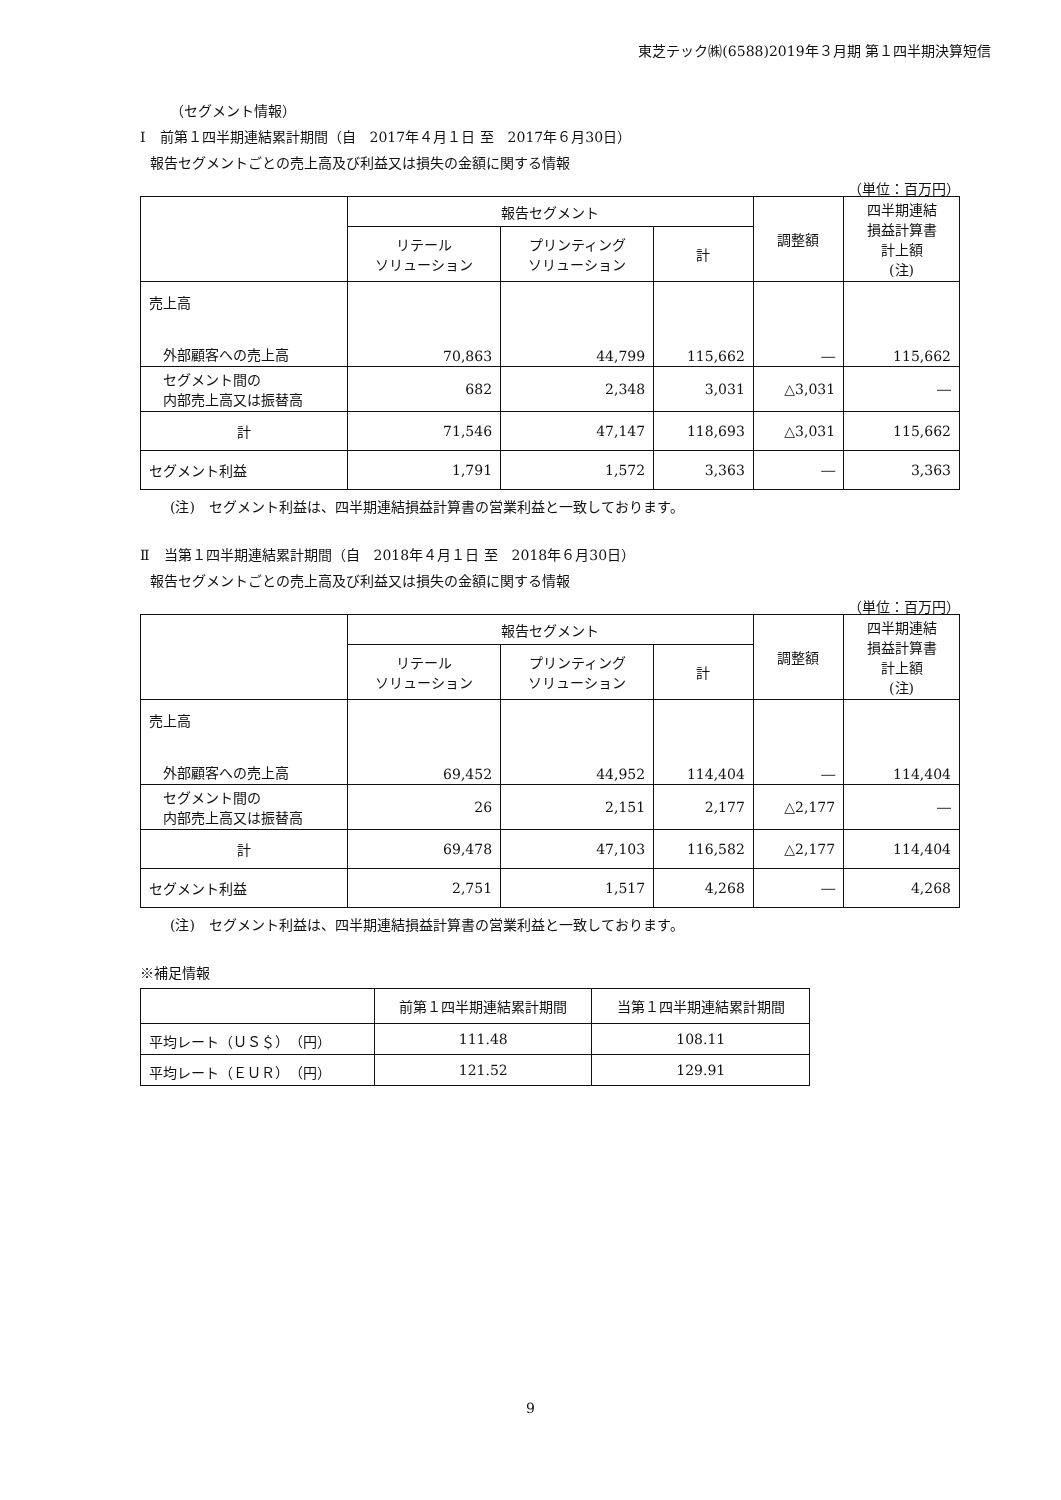東芝テック㈱(6588)2019年３月期 第１四半期決算短信
（セグメント情報）
Ⅰ　前第１四半期連結累計期間（自　2017年４月１日 至　2017年６月30日）
報告セグメントごとの売上高及び利益又は損失の金額に関する情報
（単位：百万円）
| | 報告セグメント | | | 調整額 | 四半期連結 損益計算書 計上額 (注) |
| --- | --- | --- | --- | --- | --- |
| | リテール ソリューション | プリンティング ソリューション | 計 | | |
| 売上高 外部顧客への売上高 | 70,863 | 44,799 | 115,662 | ― | 115,662 |
| セグメント間の 内部売上高又は振替高 | 682 | 2,348 | 3,031 | △3,031 | ― |
| 計 | 71,546 | 47,147 | 118,693 | △3,031 | 115,662 |
| セグメント利益 | 1,791 | 1,572 | 3,363 | ― | 3,363 |
(注)　セグメント利益は、四半期連結損益計算書の営業利益と一致しております。
Ⅱ　当第１四半期連結累計期間（自　2018年４月１日 至　2018年６月30日）
報告セグメントごとの売上高及び利益又は損失の金額に関する情報
（単位：百万円）
| | 報告セグメント | | | 調整額 | 四半期連結 損益計算書 計上額 (注) |
| --- | --- | --- | --- | --- | --- |
| | リテール ソリューション | プリンティング ソリューション | 計 | | |
| 売上高 外部顧客への売上高 | 69,452 | 44,952 | 114,404 | ― | 114,404 |
| セグメント間の 内部売上高又は振替高 | 26 | 2,151 | 2,177 | △2,177 | ― |
| 計 | 69,478 | 47,103 | 116,582 | △2,177 | 114,404 |
| セグメント利益 | 2,751 | 1,517 | 4,268 | ― | 4,268 |
(注)　セグメント利益は、四半期連結損益計算書の営業利益と一致しております。
※補足情報
| | 前第１四半期連結累計期間 | 当第１四半期連結累計期間 |
| --- | --- | --- |
| 平均レート（ＵＳ＄）（円） | 111.48 | 108.11 |
| 平均レート（ＥＵＲ）（円） | 121.52 | 129.91 |
9